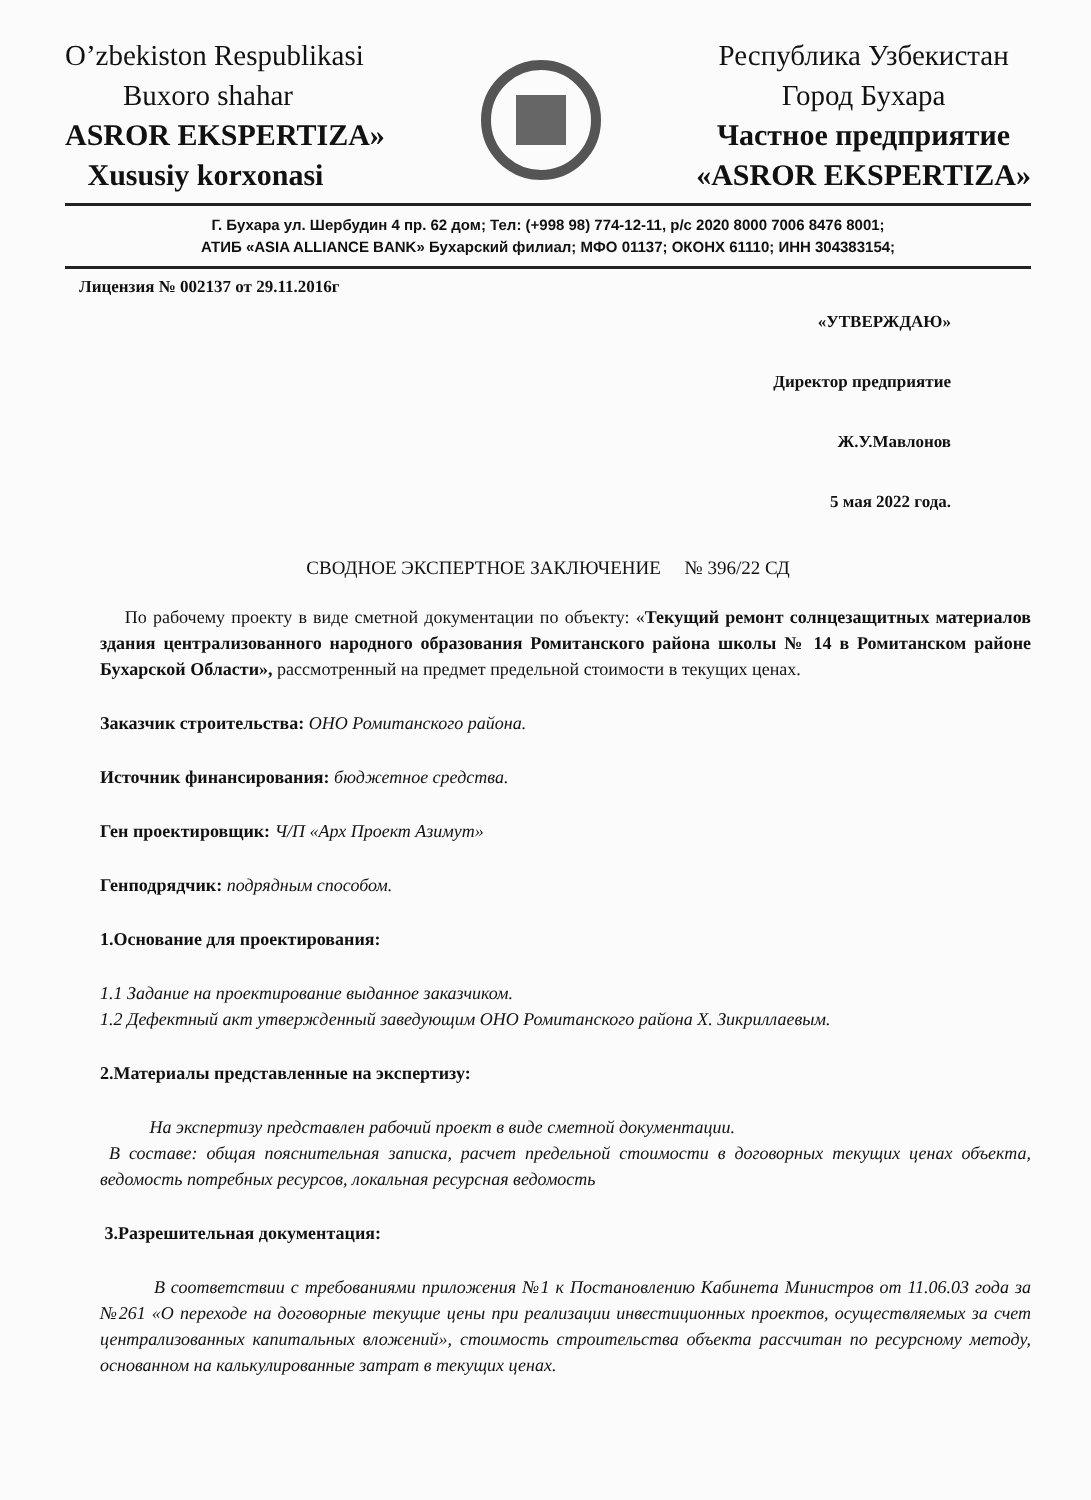O’zbekiston Respublikasi
Buxoro shahar
ASROR EKSPERTIZA»
Xusu­siy korxonasi
Республика Узбекистан
Город Бухара
Частное предприятие
«ASROR EKSPERTIZA»
Г. Бухара ул. Шербудин 4 пр. 62 дом; Тел: (+998 98) 774-12-11, р/с 2020 8000 7006 8476 8001;
АТИБ «ASIA ALLIANCE BANK» Бухарский филиал; МФО 01137; ОКОНХ 61110; ИНН 304383154;
Лицензия № 002137 от 29.11.2016г
«УТВЕРЖДАЮ»
Директор предприятие
Ж.У.Мавлонов
5 мая 2022 года.
СВОДНОЕ ЭКСПЕРТНОЕ ЗАКЛЮЧЕНИЕ № 396/22 СД
По рабочему проекту в виде сметной документации по объекту: «Текущий ремонт солнцезащитных материалов здания централизованного народного образования Ромитанского района школы № 14 в Ромитанском районе Бухарской Области», рассмотренный на предмет предельной стоимости в текущих ценах.
Заказчик строительства: ОНО Ромитанского района.
Источник финансирования: бюджетное средства.
Ген проектировщик: Ч/П «Арх Проект Азимут»
Генподрядчик: подрядным способом.
1.Основание для проектирования:
1.1 Задание на проектирование выданное заказчиком.
1.2 Дефектный акт утвержденный заведующим ОНО Ромитанского района Х. Зикриллаевым.
2.Материалы представленные на экспертизу:
На экспертизу представлен рабочий проект в виде сметной документации.
В составе: общая пояснительная записка, расчет предельной стоимости в договорных текущих ценах объекта, ведомость потребных ресурсов, локальная ресурсная ведомость
3.Разрешительная документация:
В соответствии с требованиями приложения №1 к Постановлению Кабинета Министров от 11.06.03 года за №261 «О переходе на договорные текущие цены при реализации инвестиционных проектов, осуществляемых за счет централизованных капитальных вложений», стоимость строительства объекта рассчитан по ресурсному методу, основанном на калькулированные затрат в текущих ценах.